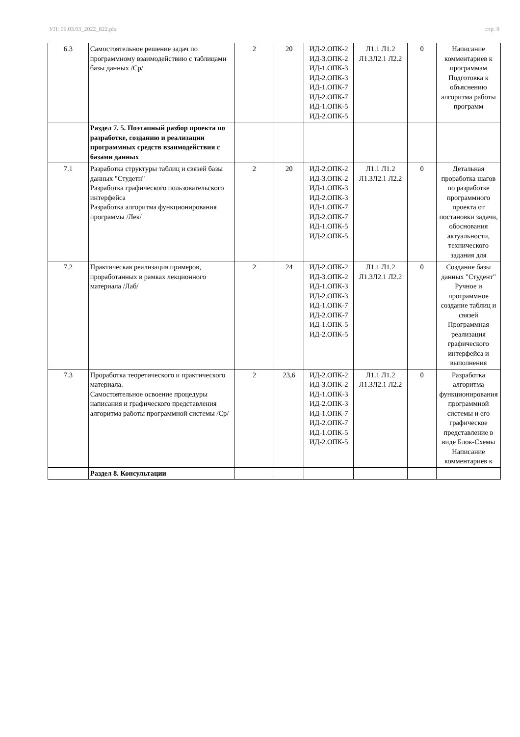УП: 09.03.03_2022_822.plx стр. 9
| 6.3 | Самостоятельное решение задач по программному взаимодействию с таблицами базы данных /Ср/ | 2 | 20 | ИД-2.ОПК-2 ИД-3.ОПК-2 ИД-1.ОПК-3 ИД-2.ОПК-3 ИД-1.ОПК-7 ИД-2.ОПК-7 ИД-1.ОПК-5 ИД-2.ОПК-5 | Л1.1 Л1.2 Л1.3Л2.1 Л2.2 | 0 | Написание комментариев к программам Подготовка к объяснению алгоритма работы программ |
| | Раздел 7. 5. Поэтапный разбор проекта по разработке, созданию и реализации программных средств взаимодействия с базами данных | | | | | | |
| 7.1 | Разработка структуры таблиц и связей базы данных "Студетн" Разработка графического пользовательского интерфейса Разработка алгоритма функционирования программы /Лек/ | 2 | 20 | ИД-2.ОПК-2 ИД-3.ОПК-2 ИД-1.ОПК-3 ИД-2.ОПК-3 ИД-1.ОПК-7 ИД-2.ОПК-7 ИД-1.ОПК-5 ИД-2.ОПК-5 | Л1.1 Л1.2 Л1.3Л2.1 Л2.2 | 0 | Детальная проработка шагов по разработке программного проекта от постановки задачи, обоснования актуальности, технического задания для |
| 7.2 | Практическая реализация примеров, проработанных в рамках лекционного материала /Лаб/ | 2 | 24 | ИД-2.ОПК-2 ИД-3.ОПК-2 ИД-1.ОПК-3 ИД-2.ОПК-3 ИД-1.ОПК-7 ИД-2.ОПК-7 ИД-1.ОПК-5 ИД-2.ОПК-5 | Л1.1 Л1.2 Л1.3Л2.1 Л2.2 | 0 | Создание базы данных "Студент" Ручное и программное создание таблиц и связей Программная реализация графического интерфейса и выполнения |
| 7.3 | Проработка теоретического и практического материала. Самостоятельное освоение процедуры написания и графического представления алгоритма работы программной системы /Ср/ | 2 | 23,6 | ИД-2.ОПК-2 ИД-3.ОПК-2 ИД-1.ОПК-3 ИД-2.ОПК-3 ИД-1.ОПК-7 ИД-2.ОПК-7 ИД-1.ОПК-5 ИД-2.ОПК-5 | Л1.1 Л1.2 Л1.3Л2.1 Л2.2 | 0 | Разработка алгоритма функционирования программной системы и его графическое представление в виде Блок-Схемы Написание комментариев к |
| | Раздел 8. Консультации | | | | | | |